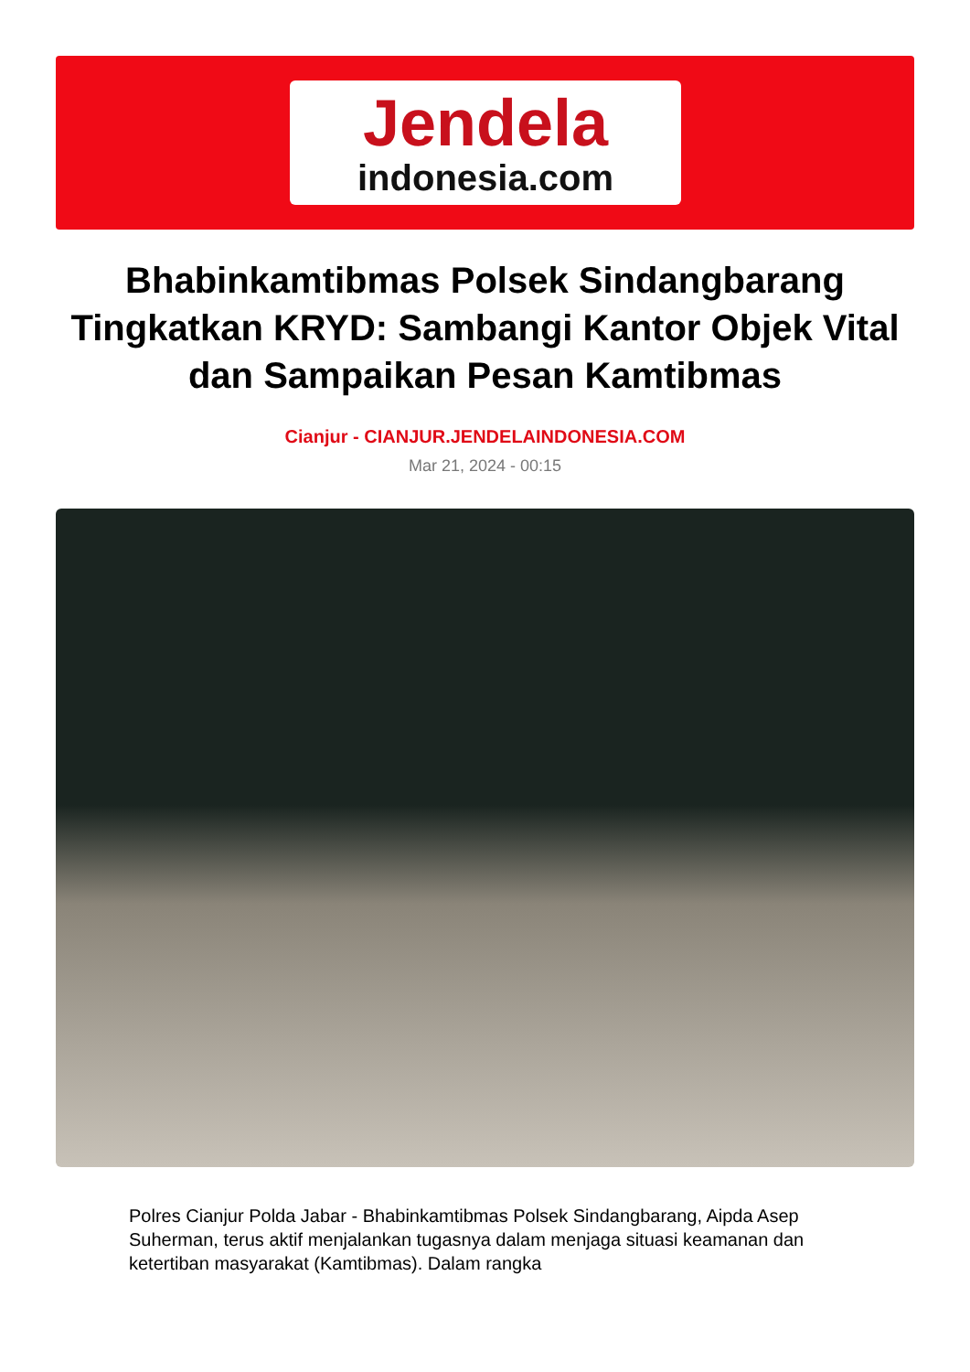Jendela
indonesia.com
Bhabinkamtibmas Polsek Sindangbarang Tingkatkan KRYD: Sambangi Kantor Objek Vital dan Sampaikan Pesan Kamtibmas
Cianjur - CIANJUR.JENDELAINDONESIA.COM
Mar 21, 2024 - 00:15
Polres Cianjur Polda Jabar - Bhabinkamtibmas Polsek Sindangbarang, Aipda Asep Suherman, terus aktif menjalankan tugasnya dalam menjaga situasi keamanan dan ketertiban masyarakat (Kamtibmas). Dalam rangka